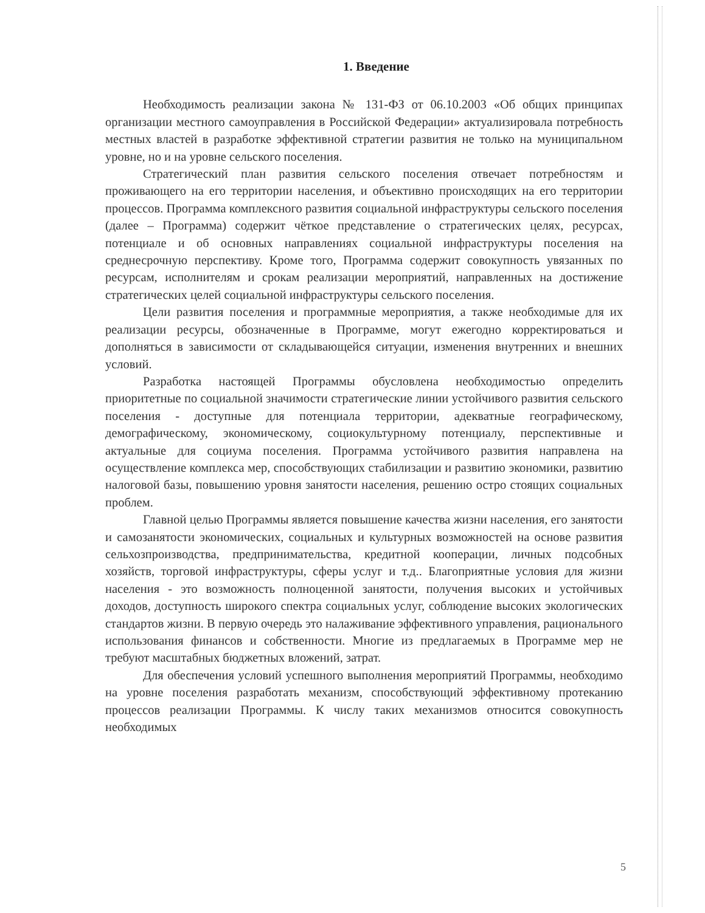1. Введение
Необходимость реализации закона № 131-ФЗ от 06.10.2003 «Об общих принципах организации местного самоуправления в Российской Федерации» актуализировала потребность местных властей в разработке эффективной стратегии развития не только на муниципальном уровне, но и на уровне сельского поселения.
Стратегический план развития сельского поселения отвечает потребностям и проживающего на его территории населения, и объективно происходящих на его территории процессов. Программа комплексного развития социальной инфраструктуры сельского поселения (далее – Программа) содержит чёткое представление о стратегических целях, ресурсах, потенциале и об основных направлениях социальной инфраструктуры поселения на среднесрочную перспективу. Кроме того, Программа содержит совокупность увязанных по ресурсам, исполнителям и срокам реализации мероприятий, направленных на достижение стратегических целей социальной инфраструктуры сельского поселения.
Цели развития поселения и программные мероприятия, а также необходимые для их реализации ресурсы, обозначенные в Программе, могут ежегодно корректироваться и дополняться в зависимости от складывающейся ситуации, изменения внутренних и внешних условий.
Разработка настоящей Программы обусловлена необходимостью определить приоритетные по социальной значимости стратегические линии устойчивого развития сельского поселения - доступные для потенциала территории, адекватные географическому, демографическому, экономическому, социокультурному потенциалу, перспективные и актуальные для социума поселения. Программа устойчивого развития направлена на осуществление комплекса мер, способствующих стабилизации и развитию экономики, развитию налоговой базы, повышению уровня занятости населения, решению остро стоящих социальных проблем.
Главной целью Программы является повышение качества жизни населения, его занятости и самозанятости экономических, социальных и культурных возможностей на основе развития сельхозпроизводства, предпринимательства, кредитной кооперации, личных подсобных хозяйств, торговой инфраструктуры, сферы услуг и т.д.. Благоприятные условия для жизни населения - это возможность полноценной занятости, получения высоких и устойчивых доходов, доступность широкого спектра социальных услуг, соблюдение высоких экологических стандартов жизни. В первую очередь это налаживание эффективного управления, рационального использования финансов и собственности. Многие из предлагаемых в Программе мер не требуют масштабных бюджетных вложений, затрат.
Для обеспечения условий успешного выполнения мероприятий Программы, необходимо на уровне поселения разработать механизм, способствующий эффективному протеканию процессов реализации Программы. К числу таких механизмов относится совокупность необходимых
5